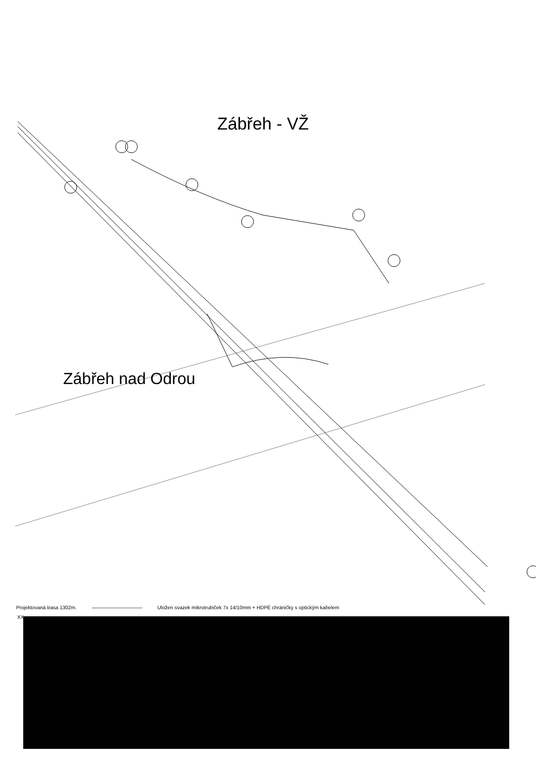Zábřeh - VŽ
Zábřeh nad Odrou
Projektovaná trasa 1302m. —————————— Uložen svazek mikrotrubiček 7x 14/10mm + HDPE chráničky s optickým kabelem
XX